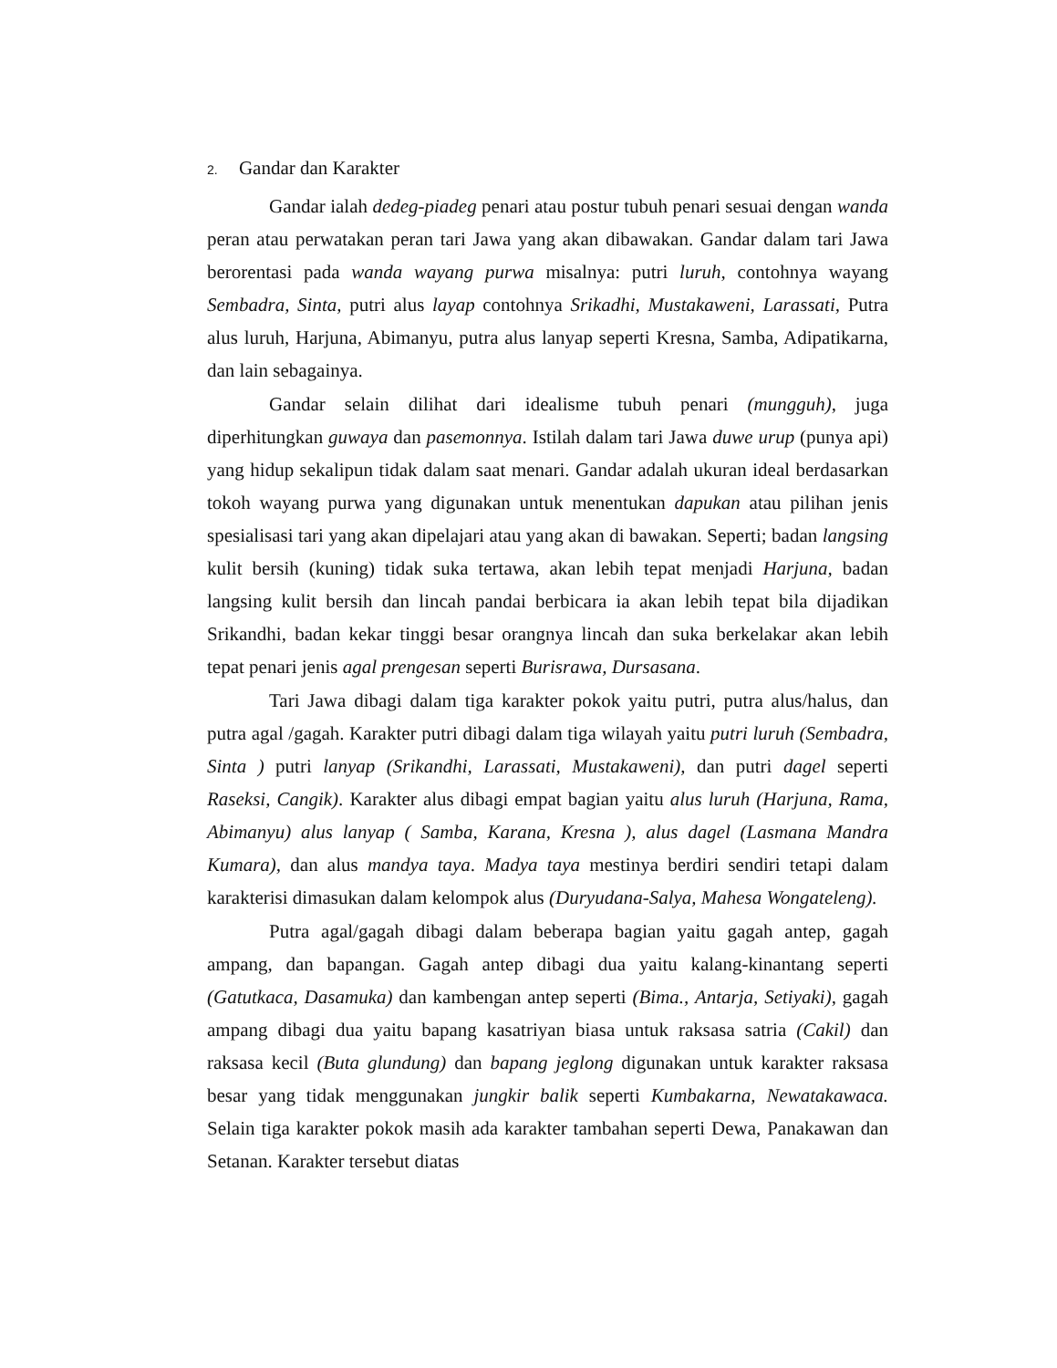2. Gandar dan Karakter
Gandar ialah dedeg-piadeg penari atau postur tubuh penari sesuai dengan wanda peran atau perwatakan peran tari Jawa yang akan dibawakan. Gandar dalam tari Jawa berorentasi pada wanda wayang purwa misalnya: putri luruh, contohnya wayang Sembadra, Sinta, putri alus layap contohnya Srikadhi, Mustakaweni, Larassati, Putra alus luruh, Harjuna, Abimanyu, putra alus lanyap seperti Kresna, Samba, Adipatikarna, dan lain sebagainya.
Gandar selain dilihat dari idealisme tubuh penari (mungguh), juga diperhitungkan guwaya dan pasemonnya. Istilah dalam tari Jawa duwe urup (punya api) yang hidup sekalipun tidak dalam saat menari. Gandar adalah ukuran ideal berdasarkan tokoh wayang purwa yang digunakan untuk menentukan dapukan atau pilihan jenis spesialisasi tari yang akan dipelajari atau yang akan di bawakan. Seperti; badan langsing kulit bersih (kuning) tidak suka tertawa, akan lebih tepat menjadi Harjuna, badan langsing kulit bersih dan lincah pandai berbicara ia akan lebih tepat bila dijadikan Srikandhi, badan kekar tinggi besar orangnya lincah dan suka berkelakar akan lebih tepat penari jenis agal prengesan seperti Burisrawa, Dursasana.
Tari Jawa dibagi dalam tiga karakter pokok yaitu putri, putra alus/halus, dan putra agal /gagah. Karakter putri dibagi dalam tiga wilayah yaitu putri luruh (Sembadra, Sinta ) putri lanyap (Srikandhi, Larassati, Mustakaweni), dan putri dagel seperti Raseksi, Cangik). Karakter alus dibagi empat bagian yaitu alus luruh (Harjuna, Rama, Abimanyu) alus lanyap ( Samba, Karana, Kresna ), alus dagel (Lasmana Mandra Kumara), dan alus mandya taya. Madya taya mestinya berdiri sendiri tetapi dalam karakterisi dimasukan dalam kelompok alus (Duryudana-Salya, Mahesa Wongateleng).
Putra agal/gagah dibagi dalam beberapa bagian yaitu gagah antep, gagah ampang, dan bapangan. Gagah antep dibagi dua yaitu kalang-kinantang seperti (Gatutkaca, Dasamuka) dan kambengan antep seperti (Bima., Antarja, Setiyaki), gagah ampang dibagi dua yaitu bapang kasatriyan biasa untuk raksasa satria (Cakil) dan raksasa kecil (Buta glundung) dan bapang jeglong digunakan untuk karakter raksasa besar yang tidak menggunakan jungkir balik seperti Kumbakarna, Newatakawaca. Selain tiga karakter pokok masih ada karakter tambahan seperti Dewa, Panakawan dan Setanan. Karakter tersebut diatas